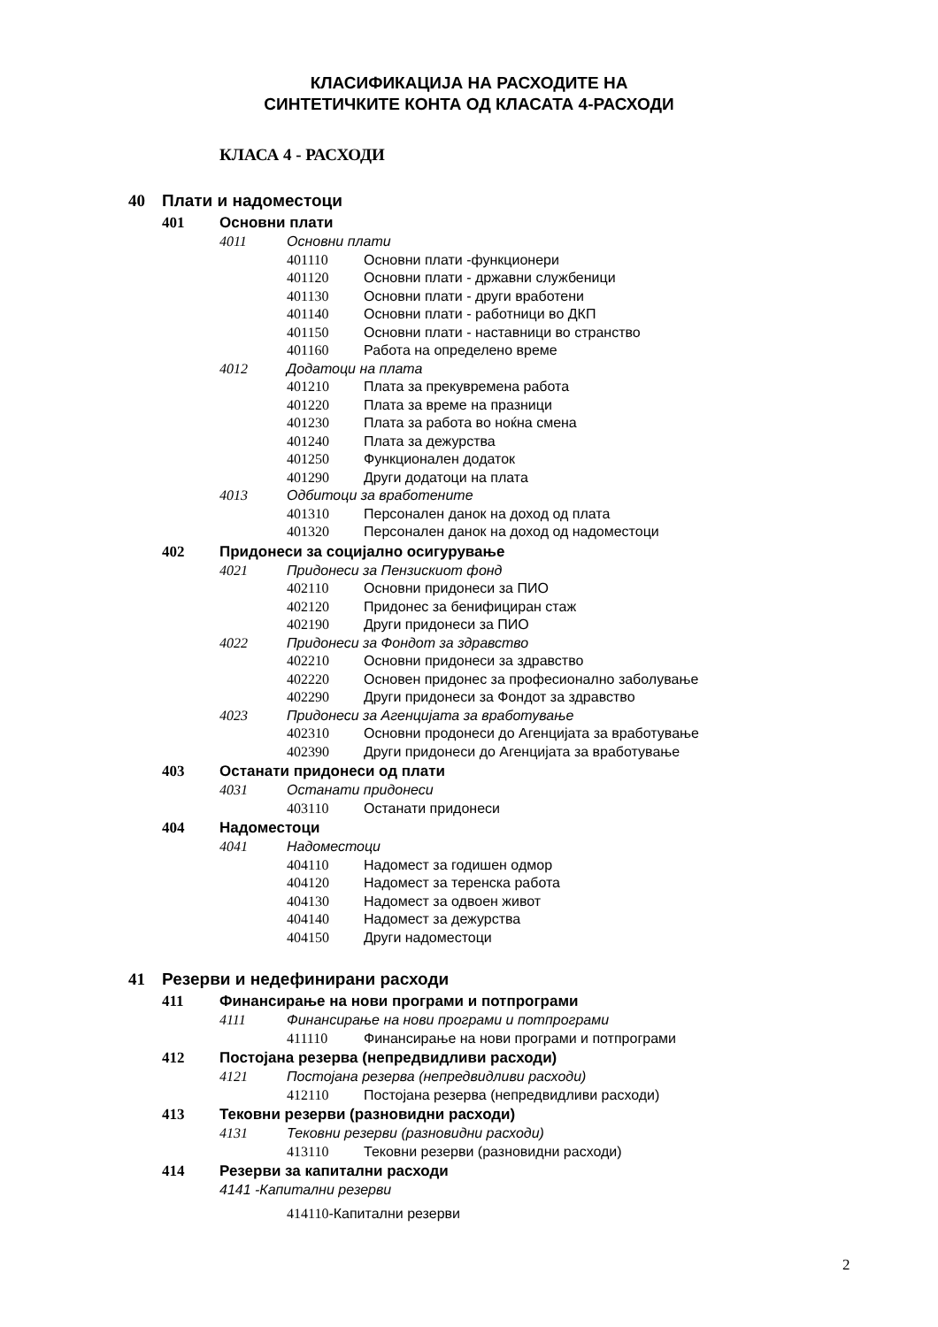КЛАСИФИКАЦИЈА НА РАСХОДИТЕ НА
СИНТЕТИЧКИТЕ КОНТА ОД КЛАСАТА 4-РАСХОДИ
КЛАСА 4 - РАСХОДИ
40 Плати и надоместоци
401 Основни плати
4011 Основни плати
401110 Основни плати -функционери
401120 Основни плати - државни службеници
401130 Основни плати - други вработени
401140 Основни плати - работници во ДКП
401150 Основни плати - наставници во странство
401160 Работа на определено време
4012 Додатоци на плата
401210 Плата за прекувремена работа
401220 Плата за време на празници
401230 Плата за работа во ноќна смена
401240 Плата за дежурства
401250 Функционален додаток
401290 Други додатоци на плата
4013 Одбитоци за вработените
401310 Персонален данок на доход од плата
401320 Персонален данок на доход од надоместоци
402 Придонеси за социјално осигурување
4021 Придонеси за Пензискиот фонд
402110 Основни придонеси за ПИО
402120 Придонес за бенифициран стаж
402190 Други придонеси за ПИО
4022 Придонеси за Фондот за здравство
402210 Основни придонеси за здравство
402220 Основен придонес за професионално заболување
402290 Други придонеси за Фондот за здравство
4023 Придонеси за Агенцијата за вработување
402310 Основни продонеси до Агенцијата за вработување
402390 Други придонеси до Агенцијата за вработување
403 Останати придонеси од плати
4031 Останати придонеси
403110 Останати придонеси
404 Надоместоци
4041 Надоместоци
404110 Надомест за годишен одмор
404120 Надомест за теренска работа
404130 Надомест за одвоен живот
404140 Надомест за дежурства
404150 Други надоместоци
41 Резерви и недефинирани расходи
411 Финансирање на нови програми и потпрограми
4111 Финансирање на нови програми и потпрограми
411110 Финансирање на нови програми и потпрограми
412 Постојана резерва (непредвидливи расходи)
4121 Постојана резерва (непредвидливи расходи)
412110 Постојана резерва (непредвидливи расходи)
413 Тековни резерви (разновидни расходи)
4131 Тековни резерви (разновидни расходи)
413110 Тековни резерви (разновидни расходи)
414 Резерви за капитални расходи
4141 -Капитални резерви
414110-Капитални резерви
2